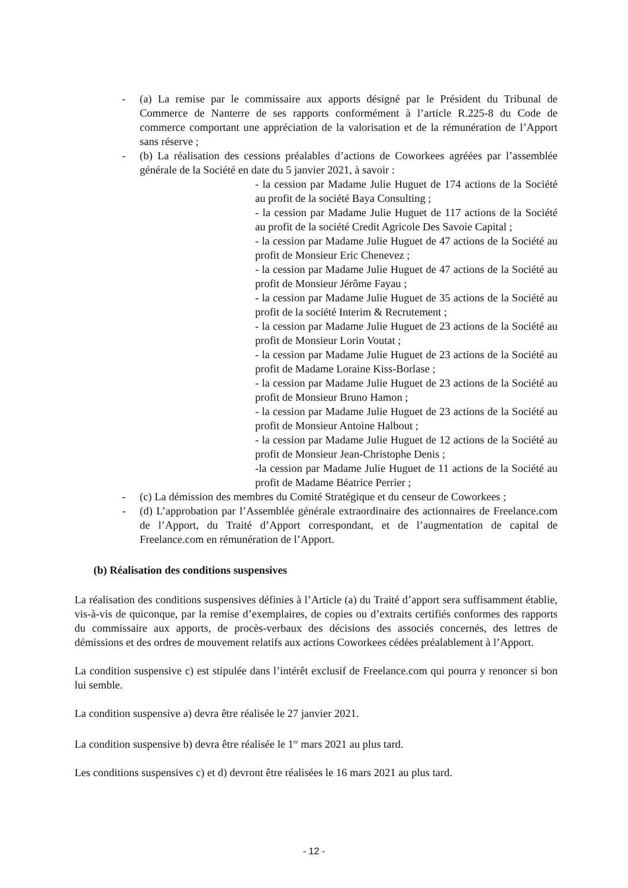- (a) La remise par le commissaire aux apports désigné par le Président du Tribunal de Commerce de Nanterre de ses rapports conformément à l’article R.225-8 du Code de commerce comportant une appréciation de la valorisation et de la rémunération de l’Apport sans réserve ;
- (b) La réalisation des cessions préalables d’actions de Coworkees agréées par l’assemblée générale de la Société en date du 5 janvier 2021, à savoir :
- la cession par Madame Julie Huguet de 174 actions de la Société au profit de la société Baya Consulting ;
- la cession par Madame Julie Huguet de 117 actions de la Société au profit de la société Credit Agricole Des Savoie Capital ;
- la cession par Madame Julie Huguet de 47 actions de la Société au profit de Monsieur Eric Chenevez ;
- la cession par Madame Julie Huguet de 47 actions de la Société au profit de Monsieur Jérôme Fayau ;
- la cession par Madame Julie Huguet de 35 actions de la Société au profit de la société Interim & Recrutement ;
- la cession par Madame Julie Huguet de 23 actions de la Société au profit de Monsieur Lorin Voutat ;
- la cession par Madame Julie Huguet de 23 actions de la Société au profit de Madame Loraine Kiss-Borlase ;
- la cession par Madame Julie Huguet de 23 actions de la Société au profit de Monsieur Bruno Hamon ;
- la cession par Madame Julie Huguet de 23 actions de la Société au profit de Monsieur Antoine Halbout ;
- la cession par Madame Julie Huguet de 12 actions de la Société au profit de Monsieur Jean-Christophe Denis ;
-la cession par Madame Julie Huguet de 11 actions de la Société au profit de Madame Béatrice Perrier ;
- (c) La démission des membres du Comité Stratégique et du censeur de Coworkees ;
- (d) L’approbation par l’Assemblée générale extraordinaire des actionnaires de Freelance.com de l’Apport, du Traité d’Apport correspondant, et de l’augmentation de capital de Freelance.com en rémunération de l’Apport.
(b) Réalisation des conditions suspensives
La réalisation des conditions suspensives définies à l’Article (a) du Traité d’apport sera suffisamment établie, vis-à-vis de quiconque, par la remise d’exemplaires, de copies ou d’extraits certifiés conformes des rapports du commissaire aux apports, de procès-verbaux des décisions des associés concernés, des lettres de démissions et des ordres de mouvement relatifs aux actions Coworkees cédées préalablement à l’Apport.
La condition suspensive c) est stipulée dans l’intérêt exclusif de Freelance.com qui pourra y renoncer si bon lui semble.
La condition suspensive a) devra être réalisée le 27 janvier 2021.
La condition suspensive b) devra être réalisée le 1<sup>er</sup> mars 2021 au plus tard.
Les conditions suspensives c) et d) devront être réalisées le 16 mars 2021 au plus tard.
- 12 -